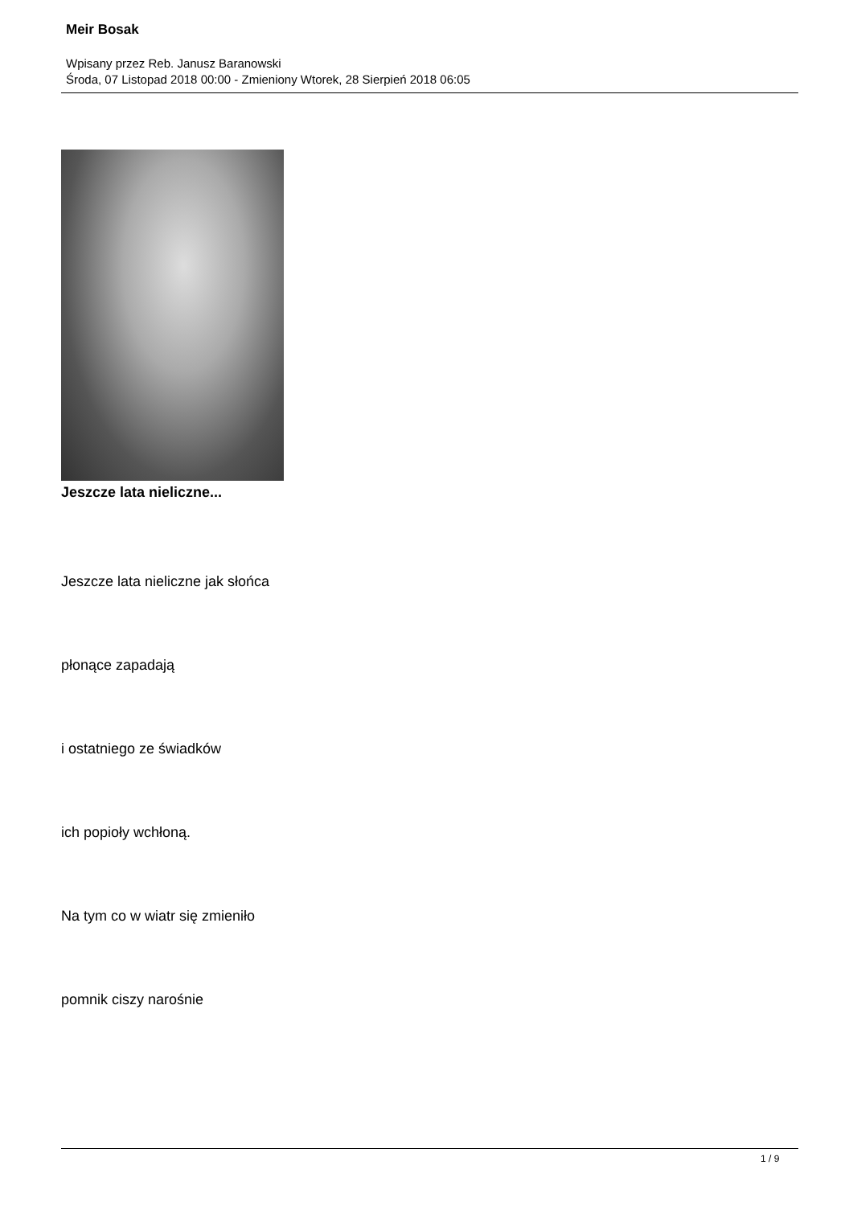Meir Bosak
Wpisany przez Reb. Janusz Baranowski
Środa, 07 Listopad 2018 00:00 - Zmieniony Wtorek, 28 Sierpień 2018 06:05
Jeszcze lata nieliczne...
Jeszcze lata nieliczne jak słońca
płonące zapadają
i ostatniego ze świadków
ich popioły wchłoną.
Na tym co w wiatr się zmieniło
pomnik ciszy narośnie
1 / 9